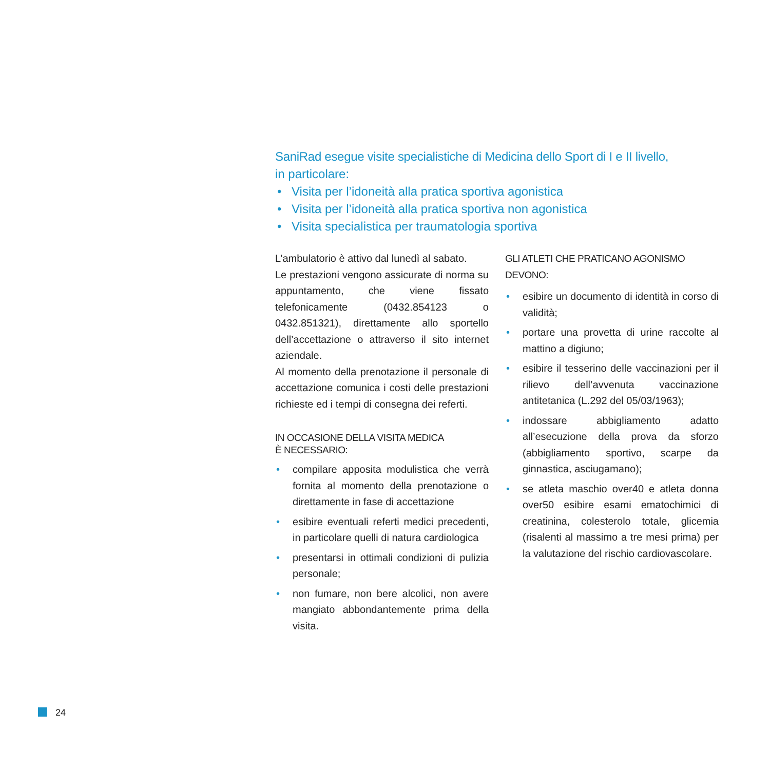SaniRad esegue visite specialistiche di Medicina dello Sport di I e II livello,
in particolare:
• Visita per l’idoneità alla pratica sportiva agonistica
• Visita per l’idoneità alla pratica sportiva non agonistica
• Visita specialistica per traumatologia sportiva
L’ambulatorio è attivo dal lunedì al sabato.
Le prestazioni vengono assicurate di norma su appuntamento, che viene fissato telefonicamente (0432.854123 o 0432.851321), direttamente allo sportello dell’accettazione o attraverso il sito internet aziendale.
Al momento della prenotazione il personale di accettazione comunica i costi delle prestazioni richieste ed i tempi di consegna dei referti.
IN OCCASIONE DELLA VISITA MEDICA
È NECESSARIO:
• compilare apposita modulistica che verrà fornita al momento della prenotazione o direttamente in fase di accettazione
• esibire eventuali referti medici precedenti, in particolare quelli di natura cardiologica
• presentarsi in ottimali condizioni di pulizia personale;
• non fumare, non bere alcolici, non avere mangiato abbondantemente prima della visita.
GLI ATLETI CHE PRATICANO AGONISMO DEVONO:
• esibire un documento di identità in corso di validità;
• portare una provetta di urine raccolte al mattino a digiuno;
• esibire il tesserino delle vaccinazioni per il rilievo dell’avvenuta vaccinazione antitetanica (L.292 del 05/03/1963);
• indossare abbigliamento adatto all’esecuzione della prova da sforzo (abbigliamento sportivo, scarpe da ginnastica, asciugamano);
• se atleta maschio over40 e atleta donna over50 esibire esami ematochimici di creatinina, colesterolo totale, glicemia (risalenti al massimo a tre mesi prima) per la valutazione del rischio cardiovascolare.
24